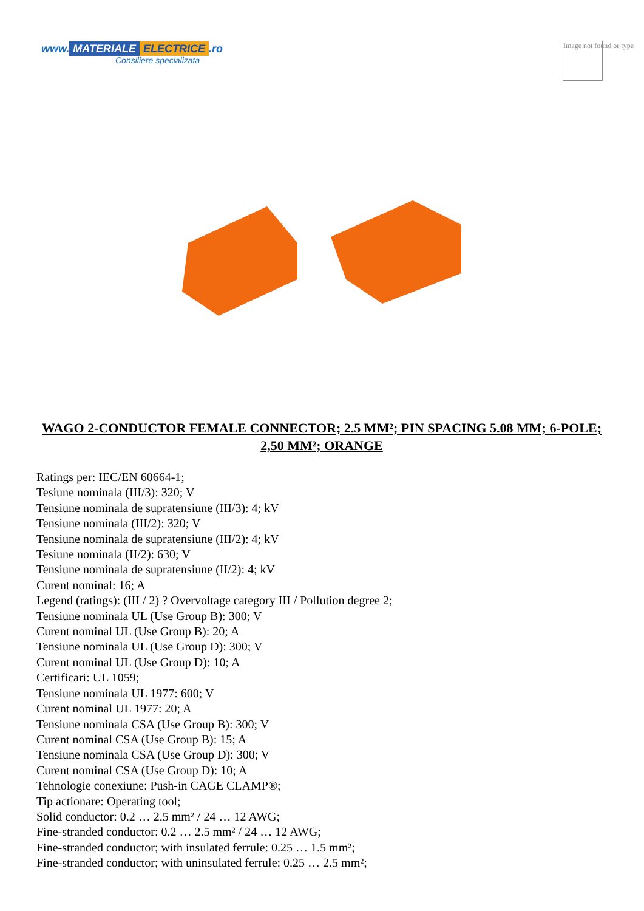www. MATERIALE ELECTRICE.ro
Consiliere specializata
Image not found or type
WAGO 2-CONDUCTOR FEMALE CONNECTOR; 2.5 MM²; PIN SPACING 5.08 MM; 6-POLE; 2,50 MM²; ORANGE
Ratings per: IEC/EN 60664-1;
Tesiune nominala (III/3): 320; V
Tensiune nominala de supratensiune (III/3): 4; kV
Tensiune nominala (III/2): 320; V
Tensiune nominala de supratensiune (III/2): 4; kV
Tesiune nominala (II/2): 630; V
Tensiune nominala de supratensiune (II/2): 4; kV
Curent nominal: 16; A
Legend (ratings): (III / 2) ? Overvoltage category III / Pollution degree 2;
Tensiune nominala UL (Use Group B): 300; V
Curent nominal UL (Use Group B): 20; A
Tensiune nominala UL (Use Group D): 300; V
Curent nominal UL (Use Group D): 10; A
Certificari: UL 1059;
Tensiune nominala UL 1977: 600; V
Curent nominal UL 1977: 20; A
Tensiune nominala CSA (Use Group B): 300; V
Curent nominal CSA (Use Group B): 15; A
Tensiune nominala CSA (Use Group D): 300; V
Curent nominal CSA (Use Group D): 10; A
Tehnologie conexiune: Push-in CAGE CLAMP®;
Tip actionare: Operating tool;
Solid conductor: 0.2 … 2.5 mm² / 24 … 12 AWG;
Fine-stranded conductor: 0.2 … 2.5 mm² / 24 … 12 AWG;
Fine-stranded conductor; with insulated ferrule: 0.25 … 1.5 mm²;
Fine-stranded conductor; with uninsulated ferrule: 0.25 … 2.5 mm²;